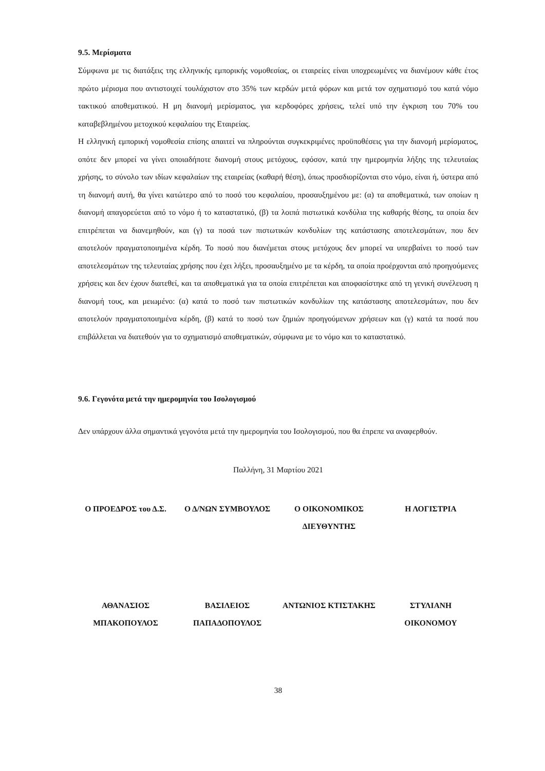9.5. Μερίσματα
Σύμφωνα με τις διατάξεις της ελληνικής εμπορικής νομοθεσίας, οι εταιρείες είναι υποχρεωμένες να διανέμουν κάθε έτος πρώτο μέρισμα που αντιστοιχεί τουλάχιστον στο 35% των κερδών μετά φόρων και μετά τον σχηματισμό του κατά νόμο τακτικού αποθεματικού. Η μη διανομή μερίσματος, για κερδοφόρες χρήσεις, τελεί υπό την έγκριση του 70% του καταβεβλημένου μετοχικού κεφαλαίου της Εταιρείας.
Η ελληνική εμπορική νομοθεσία επίσης απαιτεί να πληρούνται συγκεκριμένες προϋποθέσεις για την διανομή μερίσματος, οπότε δεν μπορεί να γίνει οποιαδήποτε διανομή στους μετόχους, εφόσον, κατά την ημερομηνία λήξης της τελευταίας χρήσης, το σύνολο των ιδίων κεφαλαίων της εταιρείας (καθαρή θέση), όπως προσδιορίζονται στο νόμο, είναι ή, ύστερα από τη διανομή αυτή, θα γίνει κατώτερο από το ποσό του κεφαλαίου, προσαυξημένου με: (α) τα αποθεματικά, των οποίων η διανομή απαγορεύεται από το νόμο ή το καταστατικό, (β) τα λοιπά πιστωτικά κονδύλια της καθαρής θέσης, τα οποία δεν επιτρέπεται να διανεμηθούν, και (γ) τα ποσά των πιστωτικών κονδυλίων της κατάστασης αποτελεσμάτων, που δεν αποτελούν πραγματοποιημένα κέρδη. Το ποσό που διανέμεται στους μετόχους δεν μπορεί να υπερβαίνει το ποσό των αποτελεσμάτων της τελευταίας χρήσης που έχει λήξει, προσαυξημένο με τα κέρδη, τα οποία προέρχονται από προηγούμενες χρήσεις και δεν έχουν διατεθεί, και τα αποθεματικά για τα οποία επιτρέπεται και αποφασίστηκε από τη γενική συνέλευση η διανομή τους, και μειωμένο: (α) κατά το ποσό των πιστωτικών κονδυλίων της κατάστασης αποτελεσμάτων, που δεν αποτελούν πραγματοποιημένα κέρδη, (β) κατά το ποσό των ζημιών προηγούμενων χρήσεων και (γ) κατά τα ποσά που επιβάλλεται να διατεθούν για το σχηματισμό αποθεματικών, σύμφωνα με το νόμο και το καταστατικό.
9.6. Γεγονότα μετά την ημερομηνία του Ισολογισμού
Δεν υπάρχουν άλλα σημαντικά γεγονότα μετά την ημερομηνία του Ισολογισμού, που θα έπρεπε να αναφερθούν.
Παλλήνη, 31 Μαρτίου 2021
Ο ΠΡΟΕΔΡΟΣ του Δ.Σ. Ο Δ/ΝΩΝ ΣΥΜΒΟΥΛΟΣ Ο ΟΙΚΟΝΟΜΙΚΟΣ ΔΙΕΥΘΥΝΤΗΣ
Η ΛΟΓΙΣΤΡΙΑ
ΑΘΑΝΑΣΙΟΣ ΜΠΑΚΟΠΟΥΛΟΣ
ΒΑΣΙΛΕΙΟΣ ΠΑΠΑΔΟΠΟΥΛΟΣ
ΑΝΤΩΝΙΟΣ ΚΤΙΣΤΑΚΗΣ ΣΤΥΛΙΑΝΗ ΟΙΚΟΝΟΜΟΥ
38